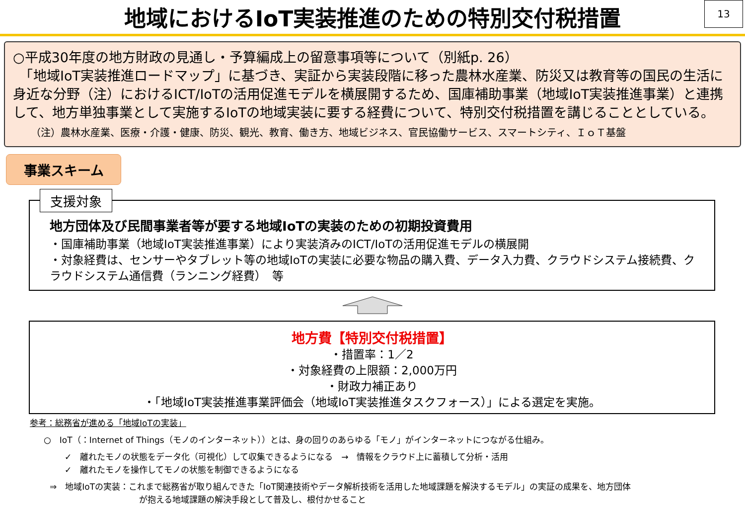地域におけるIoT実装推進のための特別交付税措置
13
○平成30年度の地方財政の見通し・予算編成上の留意事項等について（別紙p. 26）
　「地域IoT実装推進ロードマップ」に基づき、実証から実装段階に移った農林水産業、防災又は教育等の国民の生活に身近な分野（注）におけるICT/IoTの活用促進モデルを横展開するため、国庫補助事業（地域IoT実装推進事業）と連携して、地方単独事業として実施するIoTの地域実装に要する経費について、特別交付税措置を講じることとしている。
（注）農林水産業、医療・介護・健康、防災、観光、教育、働き方、地域ビジネス、官民協働サービス、スマートシティ、ＩｏＴ基盤
事業スキーム
支援対象
地方団体及び民間事業者等が要する地域IoTの実装のための初期投資費用
・国庫補助事業（地域IoT実装推進事業）により実装済みのICT/IoTの活用促進モデルの横展開
・対象経費は、センサーやタブレット等の地域IoTの実装に必要な物品の購入費、データ入力費、クラウドシステム接続費、クラウドシステム通信費（ランニング経費）　等
地方費【特別交付税措置】
・措置率：1／2
・対象経費の上限額：2,000万円
・財政力補正あり
・「地域IoT実装推進事業評価会（地域IoT実装推進タスクフォース）」による選定を実施。
参考：総務省が進める「地域IoTの実装」
○　IoT（：Internet of Things（モノのインターネット））とは、身の回りのあらゆる「モノ」がインターネットにつながる仕組み。
✓　離れたモノの状態をデータ化（可視化）して収集できるようになる　→　情報をクラウド上に蓄積して分析・活用
✓　離れたモノを操作してモノの状態を制御できるようになる
⇒　地域IoTの実装：これまで総務省が取り組んできた「IoT関連技術やデータ解析技術を活用した地域課題を解決するモデル」の実証の成果を、地方団体
が抱える地域課題の解決手段として普及し、根付かせること